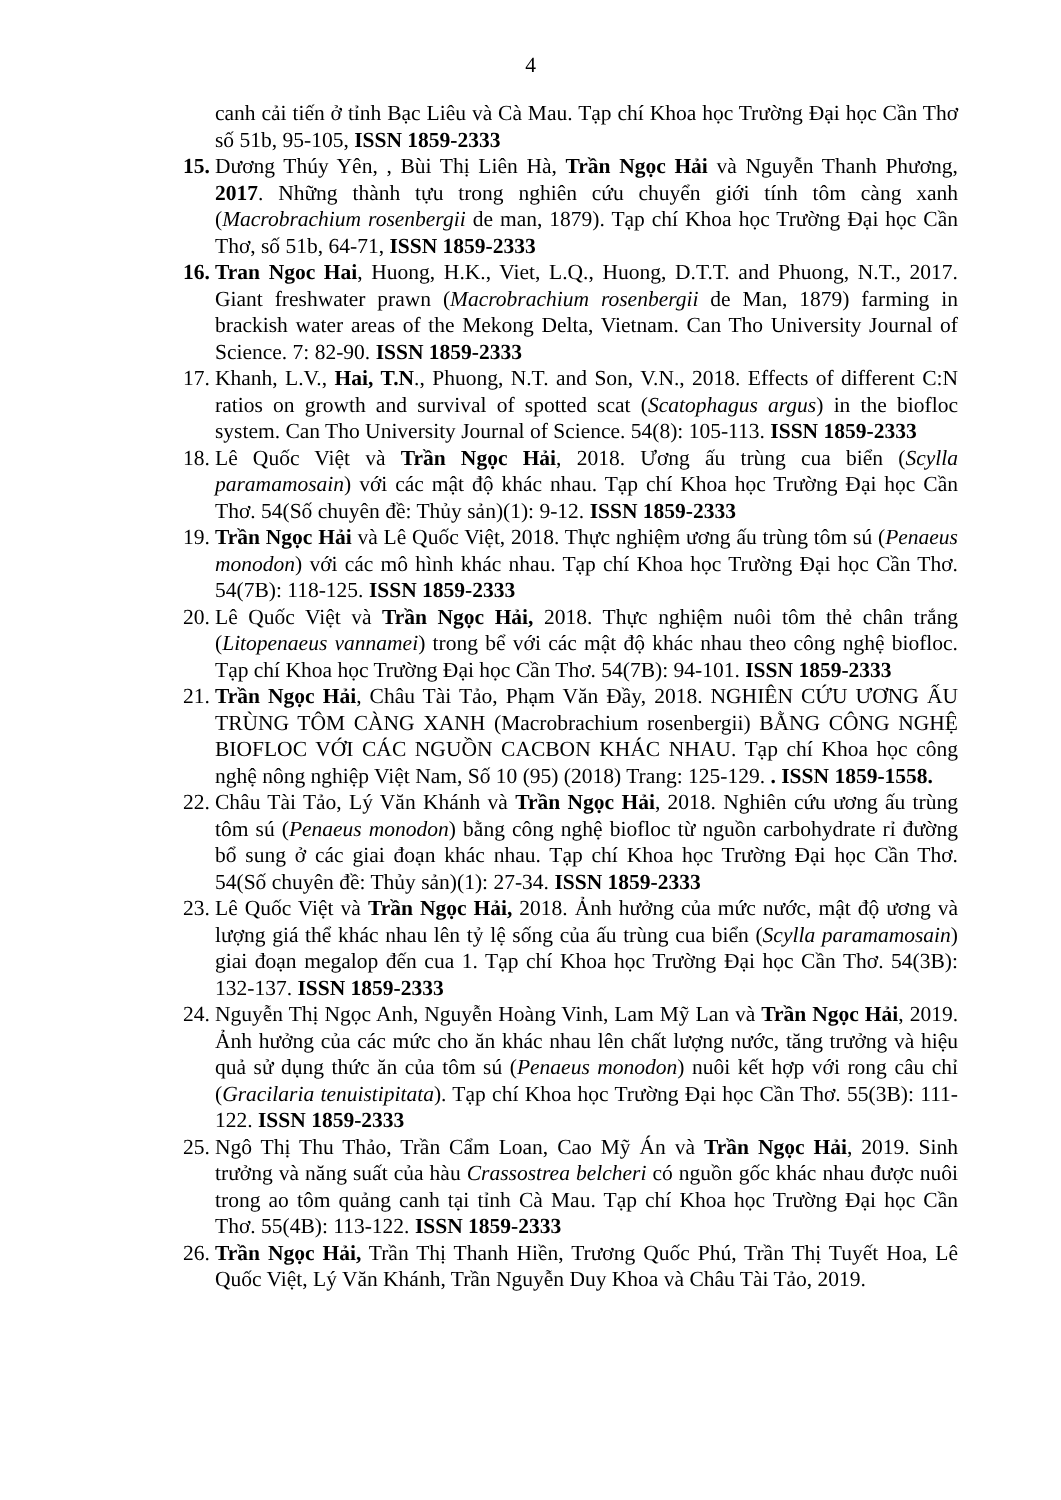4
canh cải tiến ở tỉnh Bạc Liêu và Cà Mau. Tạp chí Khoa học Trường Đại học Cần Thơ số 51b, 95-105, ISSN 1859-2333
15.
Dương Thúy Yên, , Bùi Thị Liên Hà, Trần Ngọc Hải và Nguyễn Thanh Phương, 2017. Những thành tựu trong nghiên cứu chuyển giới tính tôm càng xanh (Macrobrachium rosenbergii de man, 1879). Tạp chí Khoa học Trường Đại học Cần Thơ, số 51b, 64-71, ISSN 1859-2333
16.
Tran Ngoc Hai, Huong, H.K., Viet, L.Q., Huong, D.T.T. and Phuong, N.T., 2017. Giant freshwater prawn (Macrobrachium rosenbergii de Man, 1879) farming in brackish water areas of the Mekong Delta, Vietnam. Can Tho University Journal of Science. 7: 82-90. ISSN 1859-2333
17.
Khanh, L.V., Hai, T.N., Phuong, N.T. and Son, V.N., 2018. Effects of different C:N ratios on growth and survival of spotted scat (Scatophagus argus) in the biofloc system. Can Tho University Journal of Science. 54(8): 105-113. ISSN 1859-2333
18.
Lê Quốc Việt và Trần Ngọc Hải, 2018. Ương ấu trùng cua biển (Scylla paramamosain) với các mật độ khác nhau. Tạp chí Khoa học Trường Đại học Cần Thơ. 54(Số chuyên đề: Thủy sản)(1): 9-12. ISSN 1859-2333
19.
Trần Ngọc Hải và Lê Quốc Việt, 2018. Thực nghiệm ương ấu trùng tôm sú (Penaeus monodon) với các mô hình khác nhau. Tạp chí Khoa học Trường Đại học Cần Thơ. 54(7B): 118-125. ISSN 1859-2333
20.
Lê Quốc Việt và Trần Ngọc Hải, 2018. Thực nghiệm nuôi tôm thẻ chân trắng (Litopenaeus vannamei) trong bể với các mật độ khác nhau theo công nghệ biofloc. Tạp chí Khoa học Trường Đại học Cần Thơ. 54(7B): 94-101. ISSN 1859-2333
21.
Trần Ngọc Hải, Châu Tài Tảo, Phạm Văn Đầy, 2018. NGHIÊN CỨU ƯƠNG ẤU TRÙNG TÔM CÀNG XANH (Macrobrachium rosenbergii) BẰNG CÔNG NGHỆ BIOFLOC VỚI CÁC NGUỒN CACBON KHÁC NHAU. Tạp chí Khoa học công nghệ nông nghiệp Việt Nam, Số 10 (95) (2018) Trang: 125-129. . ISSN 1859-1558.
22.
Châu Tài Tảo, Lý Văn Khánh và Trần Ngọc Hải, 2018. Nghiên cứu ương ấu trùng tôm sú (Penaeus monodon) bằng công nghệ biofloc từ nguồn carbohydrate rỉ đường bổ sung ở các giai đoạn khác nhau. Tạp chí Khoa học Trường Đại học Cần Thơ. 54(Số chuyên đề: Thủy sản)(1): 27-34. ISSN 1859-2333
23.
Lê Quốc Việt và Trần Ngọc Hải, 2018. Ảnh hưởng của mức nước, mật độ ương và lượng giá thể khác nhau lên tỷ lệ sống của ấu trùng cua biển (Scylla paramamosain) giai đoạn megalop đến cua 1. Tạp chí Khoa học Trường Đại học Cần Thơ. 54(3B): 132-137. ISSN 1859-2333
24.
Nguyễn Thị Ngọc Anh, Nguyễn Hoàng Vinh, Lam Mỹ Lan và Trần Ngọc Hải, 2019. Ảnh hưởng của các mức cho ăn khác nhau lên chất lượng nước, tăng trưởng và hiệu quả sử dụng thức ăn của tôm sú (Penaeus monodon) nuôi kết hợp với rong câu chỉ (Gracilaria tenuistipitata). Tạp chí Khoa học Trường Đại học Cần Thơ. 55(3B): 111-122. ISSN 1859-2333
25.
Ngô Thị Thu Thảo, Trần Cẩm Loan, Cao Mỹ Án và Trần Ngọc Hải, 2019. Sinh trưởng và năng suất của hàu Crassostrea belcheri có nguồn gốc khác nhau được nuôi trong ao tôm quảng canh tại tỉnh Cà Mau. Tạp chí Khoa học Trường Đại học Cần Thơ. 55(4B): 113-122. ISSN 1859-2333
26.
Trần Ngọc Hải, Trần Thị Thanh Hiền, Trương Quốc Phú, Trần Thị Tuyết Hoa, Lê Quốc Việt, Lý Văn Khánh, Trần Nguyễn Duy Khoa và Châu Tài Tảo, 2019.